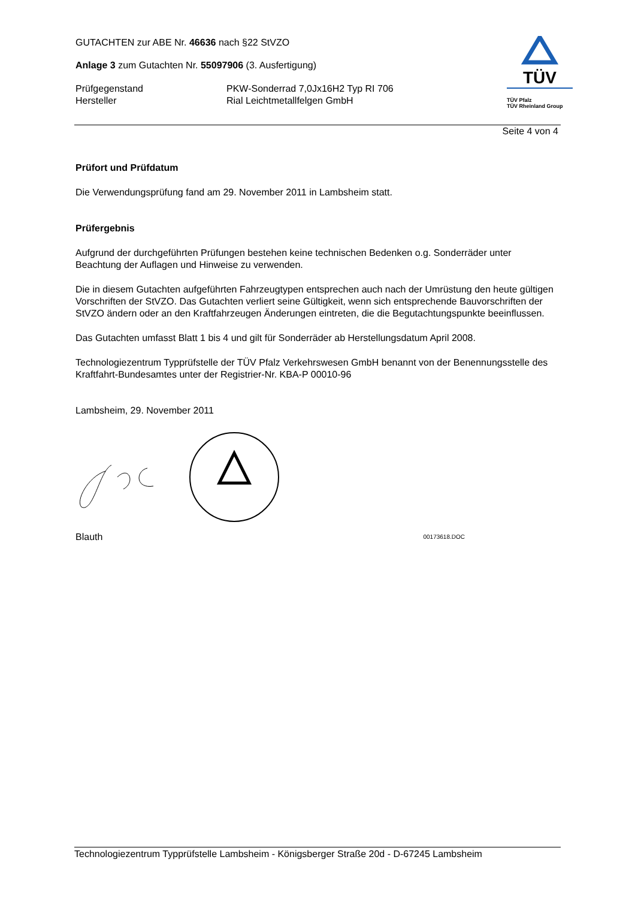GUTACHTEN zur ABE Nr. 46636 nach §22 StVZO
Anlage 3 zum Gutachten Nr. 55097906 (3. Ausfertigung)
Prüfgegenstand PKW-Sonderrad 7,0Jx16H2 Typ RI 706
Hersteller Rial Leichtmetallfelgen GmbH
TÜV
TÜV Pfalz
TÜV Rheinland Group
Seite 4 von 4
Prüfort und Prüfdatum
Die Verwendungsprüfung fand am 29. November 2011 in Lambsheim statt.
Prüfergebnis
Aufgrund der durchgeführten Prüfungen bestehen keine technischen Bedenken o.g. Sonderräder unter Beachtung der Auflagen und Hinweise zu verwenden.
Die in diesem Gutachten aufgeführten Fahrzeugtypen entsprechen auch nach der Umrüstung den heute gültigen Vorschriften der StVZO. Das Gutachten verliert seine Gültigkeit, wenn sich entsprechende Bauvorschriften der StVZO ändern oder an den Kraftfahrzeugen Änderungen eintreten, die die Begutachtungspunkte beeinflussen.
Das Gutachten umfasst Blatt 1 bis 4 und gilt für Sonderräder ab Herstellungsdatum April 2008.
Technologiezentrum Typprüfstelle der TÜV Pfalz Verkehrswesen GmbH benannt von der Benennungsstelle des Kraftfahrt-Bundesamtes unter der Registrier-Nr. KBA-P 00010-96
Lambsheim, 29. November 2011
Blauth 00173618.DOC
Technologiezentrum Typprüfstelle Lambsheim - Königsberger Straße 20d - D-67245 Lambsheim